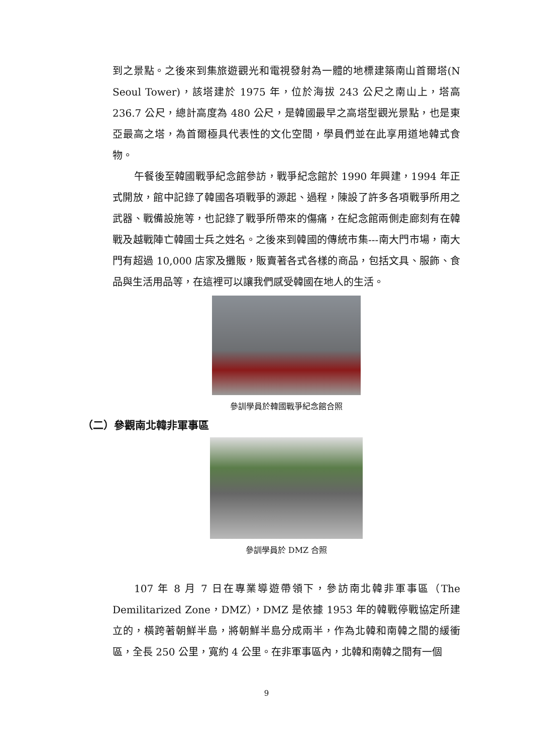到之景點。之後來到集旅遊觀光和電視發射為一體的地標建築南山首爾塔(N Seoul Tower)，該塔建於 1975 年，位於海拔 243 公尺之南山上，塔高 236.7 公尺，總計高度為 480 公尺，是韓國最早之高塔型觀光景點，也是東亞最高之塔，為首爾極具代表性的文化空間，學員們並在此享用道地韓式食物。
午餐後至韓國戰爭紀念館參訪，戰爭紀念館於 1990 年興建，1994 年正式開放，館中記錄了韓國各項戰爭的源起、過程，陳設了許多各項戰爭所用之武器、戰備設施等，也記錄了戰爭所帶來的傷痛，在紀念館兩側走廊刻有在韓戰及越戰陣亡韓國士兵之姓名。之後來到韓國的傳統市集---南大門市場，南大門有超過 10,000 店家及攤販，販賣著各式各樣的商品，包括文具、服飾、食品與生活用品等，在這裡可以讓我們感受韓國在地人的生活。
參訓學員於韓國戰爭紀念館合照
（二）參觀南北韓非軍事區
參訓學員於 DMZ 合照
107 年 8 月 7 日在專業導遊帶領下，參訪南北韓非軍事區（The Demilitarized Zone，DMZ），DMZ 是依據 1953 年的韓戰停戰協定所建立的，橫跨著朝鮮半島，將朝鮮半島分成兩半，作為北韓和南韓之間的緩衝區，全長 250 公里，寬約 4 公里。在非軍事區內，北韓和南韓之間有一個
9